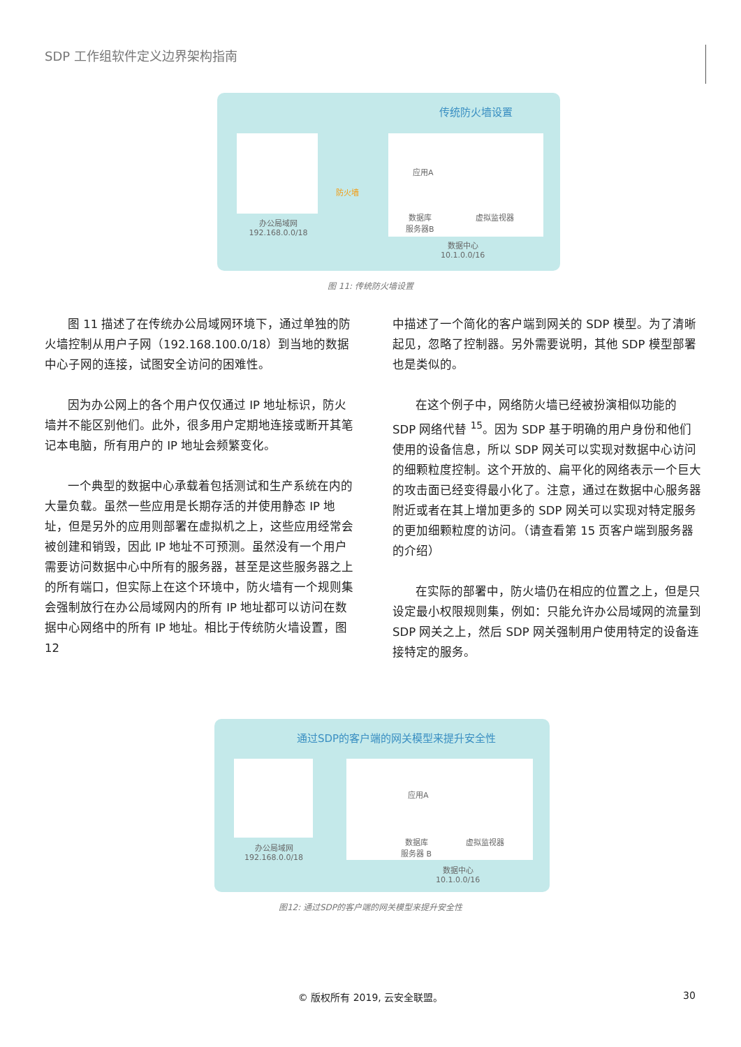SDP 工作组软件定义边界架构指南
传统防火墙设置
办公局域网
192.168.0.0/18
防火墙
应用A
数据库
服务器B
虚拟监视器
数据中心
10.1.0.0/16
图 11: 传统防火墙设置
图 11 描述了在传统办公局域网环境下，通过单独的防火墙控制从用户子网（192.168.100.0/18）到当地的数据中心子网的连接，试图安全访问的困难性。
因为办公网上的各个用户仅仅通过 IP 地址标识，防火墙并不能区别他们。此外，很多用户定期地连接或断开其笔记本电脑，所有用户的 IP 地址会频繁变化。
一个典型的数据中心承载着包括测试和生产系统在内的大量负载。虽然一些应用是长期存活的并使用静态 IP 地址，但是另外的应用则部署在虚拟机之上，这些应用经常会被创建和销毁，因此 IP 地址不可预测。虽然没有一个用户需要访问数据中心中所有的服务器，甚至是这些服务器之上的所有端口，但实际上在这个环境中，防火墙有一个规则集会强制放行在办公局域网内的所有 IP 地址都可以访问在数据中心网络中的所有 IP 地址。相比于传统防火墙设置，图 12
中描述了一个简化的客户端到网关的 SDP 模型。为了清晰起见，忽略了控制器。另外需要说明，其他 SDP 模型部署也是类似的。
在这个例子中，网络防火墙已经被扮演相似功能的 SDP 网络代替 <sup>15</sup>。因为 SDP 基于明确的用户身份和他们使用的设备信息，所以 SDP 网关可以实现对数据中心访问的细颗粒度控制。这个开放的、扁平化的网络表示一个巨大的攻击面已经变得最小化了。注意，通过在数据中心服务器附近或者在其上增加更多的 SDP 网关可以实现对特定服务的更加细颗粒度的访问。（请查看第 15 页客户端到服务器的介绍）
在实际的部署中，防火墙仍在相应的位置之上，但是只设定最小权限规则集，例如：只能允许办公局域网的流量到 SDP 网关之上，然后 SDP 网关强制用户使用特定的设备连接特定的服务。
通过SDP的客户端的网关模型来提升安全性
办公局域网
192.168.0.0/18
应用A
数据库
服务器 B
虚拟监视器
数据中心
10.1.0.0/16
图12: 通过SDP的客户端的网关模型来提升安全性
© 版权所有 2019, 云安全联盟。 30